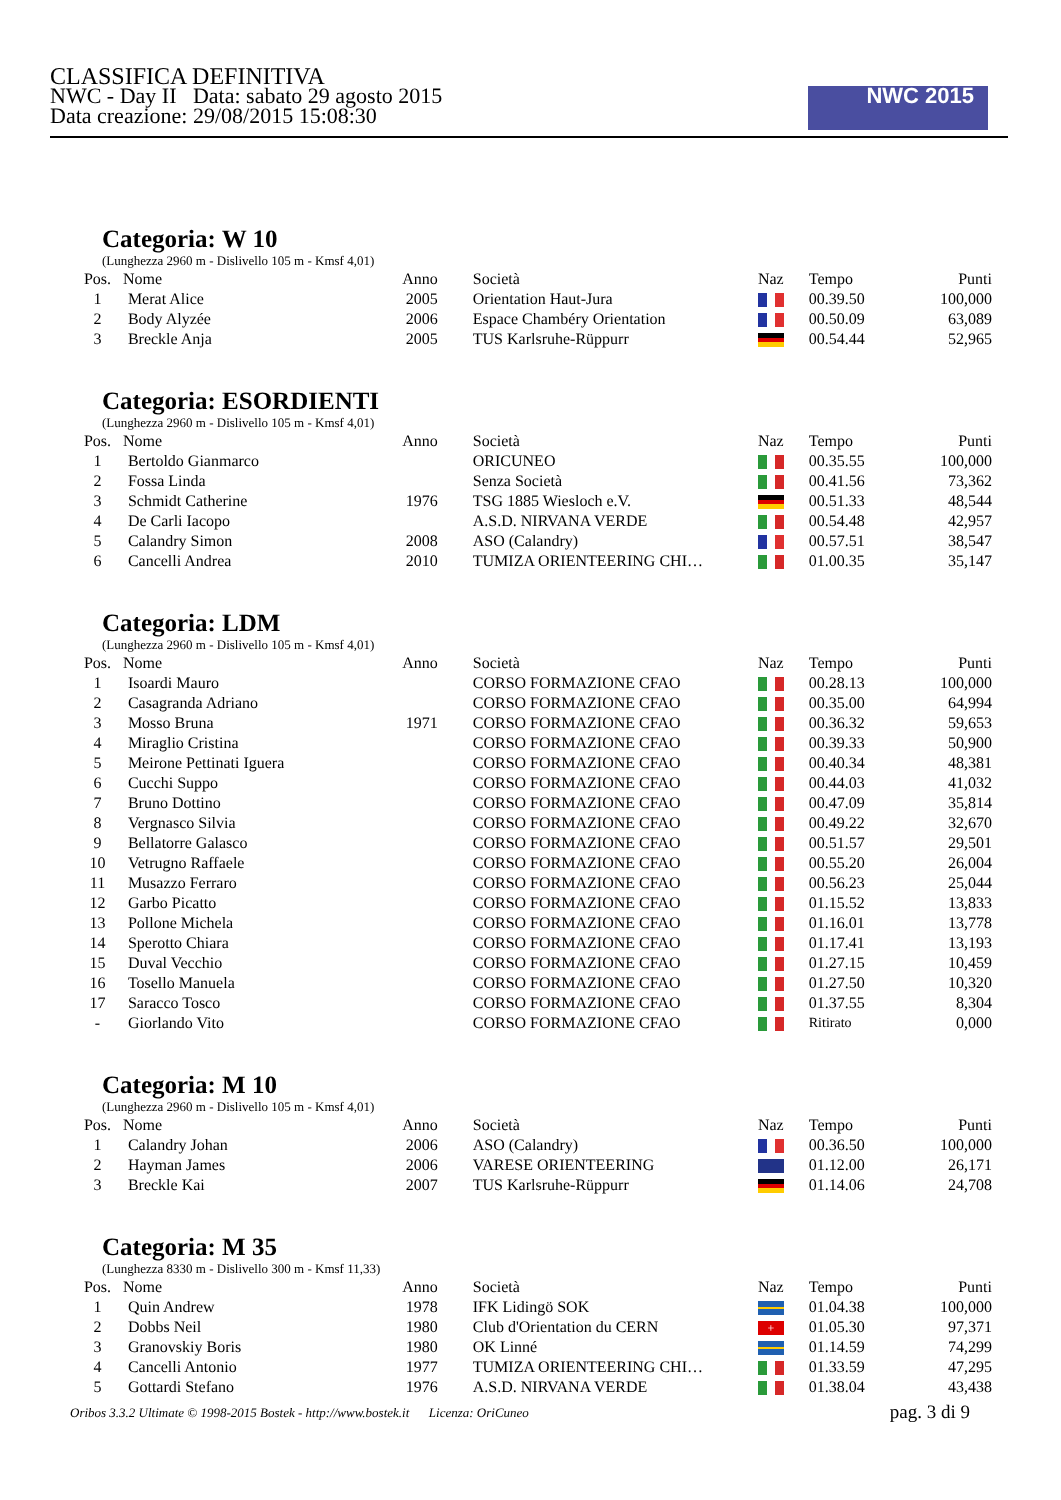CLASSIFICA DEFINITIVA
NWC - Day II Data: sabato 29 agosto 2015
Data creazione: 29/08/2015 15:08:30
NWC 2015
Categoria: W 10
(Lunghezza 2960 m - Dislivello 105 m - Kmsf 4,01)
| Pos. | Nome | Anno | Società | Naz | Tempo | Punti |
| --- | --- | --- | --- | --- | --- | --- |
| 1 | Merat Alice | 2005 | Orientation Haut-Jura | | 00.39.50 | 100,000 |
| 2 | Body Alyzée | 2006 | Espace Chambéry Orientation | | 00.50.09 | 63,089 |
| 3 | Breckle Anja | 2005 | TUS Karlsruhe-Rüppurr | | 00.54.44 | 52,965 |
Categoria: ESORDIENTI
(Lunghezza 2960 m - Dislivello 105 m - Kmsf 4,01)
| Pos. | Nome | Anno | Società | Naz | Tempo | Punti |
| --- | --- | --- | --- | --- | --- | --- |
| 1 | Bertoldo Gianmarco | | ORICUNEO | | 00.35.55 | 100,000 |
| 2 | Fossa Linda | | Senza Società | | 00.41.56 | 73,362 |
| 3 | Schmidt Catherine | 1976 | TSG 1885 Wiesloch e.V. | | 00.51.33 | 48,544 |
| 4 | De Carli Iacopo | | A.S.D. NIRVANA VERDE | | 00.54.48 | 42,957 |
| 5 | Calandry Simon | 2008 | ASO (Calandry) | | 00.57.51 | 38,547 |
| 6 | Cancelli Andrea | 2010 | TUMIZA ORIENTEERING CHI… | | 01.00.35 | 35,147 |
Categoria: LDM
(Lunghezza 2960 m - Dislivello 105 m - Kmsf 4,01)
| Pos. | Nome | Anno | Società | Naz | Tempo | Punti |
| --- | --- | --- | --- | --- | --- | --- |
| 1 | Isoardi Mauro | | CORSO FORMAZIONE CFAO | | 00.28.13 | 100,000 |
| 2 | Casagranda Adriano | | CORSO FORMAZIONE CFAO | | 00.35.00 | 64,994 |
| 3 | Mosso Bruna | 1971 | CORSO FORMAZIONE CFAO | | 00.36.32 | 59,653 |
| 4 | Miraglio Cristina | | CORSO FORMAZIONE CFAO | | 00.39.33 | 50,900 |
| 5 | Meirone Pettinati Iguera | | CORSO FORMAZIONE CFAO | | 00.40.34 | 48,381 |
| 6 | Cucchi Suppo | | CORSO FORMAZIONE CFAO | | 00.44.03 | 41,032 |
| 7 | Bruno Dottino | | CORSO FORMAZIONE CFAO | | 00.47.09 | 35,814 |
| 8 | Vergnasco Silvia | | CORSO FORMAZIONE CFAO | | 00.49.22 | 32,670 |
| 9 | Bellatorre Galasco | | CORSO FORMAZIONE CFAO | | 00.51.57 | 29,501 |
| 10 | Vetrugno Raffaele | | CORSO FORMAZIONE CFAO | | 00.55.20 | 26,004 |
| 11 | Musazzo Ferraro | | CORSO FORMAZIONE CFAO | | 00.56.23 | 25,044 |
| 12 | Garbo Picatto | | CORSO FORMAZIONE CFAO | | 01.15.52 | 13,833 |
| 13 | Pollone Michela | | CORSO FORMAZIONE CFAO | | 01.16.01 | 13,778 |
| 14 | Sperotto Chiara | | CORSO FORMAZIONE CFAO | | 01.17.41 | 13,193 |
| 15 | Duval Vecchio | | CORSO FORMAZIONE CFAO | | 01.27.15 | 10,459 |
| 16 | Tosello Manuela | | CORSO FORMAZIONE CFAO | | 01.27.50 | 10,320 |
| 17 | Saracco Tosco | | CORSO FORMAZIONE CFAO | | 01.37.55 | 8,304 |
| - | Giorlando Vito | | CORSO FORMAZIONE CFAO | | Ritirato | 0,000 |
Categoria: M 10
(Lunghezza 2960 m - Dislivello 105 m - Kmsf 4,01)
| Pos. | Nome | Anno | Società | Naz | Tempo | Punti |
| --- | --- | --- | --- | --- | --- | --- |
| 1 | Calandry Johan | 2006 | ASO (Calandry) | | 00.36.50 | 100,000 |
| 2 | Hayman James | 2006 | VARESE ORIENTEERING | | 01.12.00 | 26,171 |
| 3 | Breckle Kai | 2007 | TUS Karlsruhe-Rüppurr | | 01.14.06 | 24,708 |
Categoria: M 35
(Lunghezza 8330 m - Dislivello 300 m - Kmsf 11,33)
| Pos. | Nome | Anno | Società | Naz | Tempo | Punti |
| --- | --- | --- | --- | --- | --- | --- |
| 1 | Quin Andrew | 1978 | IFK Lidingö SOK | | 01.04.38 | 100,000 |
| 2 | Dobbs Neil | 1980 | Club d'Orientation du CERN | + | 01.05.30 | 97,371 |
| 3 | Granovskiy Boris | 1980 | OK Linné | | 01.14.59 | 74,299 |
| 4 | Cancelli Antonio | 1977 | TUMIZA ORIENTEERING CHI… | | 01.33.59 | 47,295 |
| 5 | Gottardi Stefano | 1976 | A.S.D. NIRVANA VERDE | | 01.38.04 | 43,438 |
Oribos 3.3.2 Ultimate © 1998-2015 Bostek - http://www.bostek.it Licenza: OriCuneo pag. 3 di 9